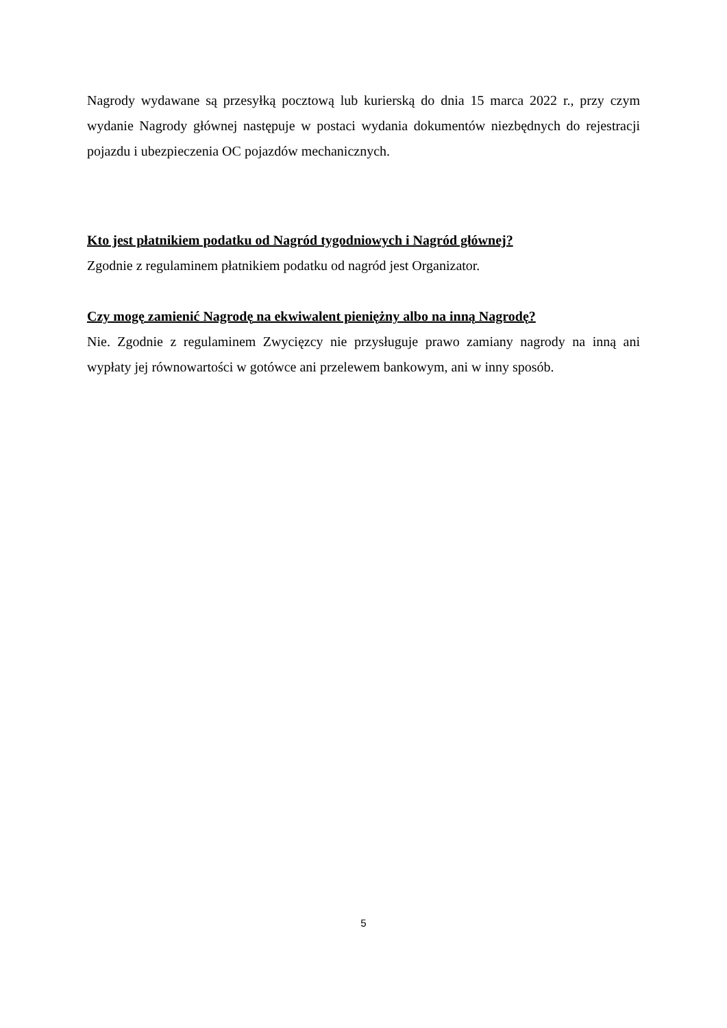Nagrody wydawane są przesyłką pocztową lub kurierską do dnia 15 marca 2022 r., przy czym wydanie Nagrody głównej następuje w postaci wydania dokumentów niezbędnych do rejestracji pojazdu i ubezpieczenia OC pojazdów mechanicznych.
Kto jest płatnikiem podatku od Nagród tygodniowych i Nagród głównej?
Zgodnie z regulaminem płatnikiem podatku od nagród jest Organizator.
Czy mogę zamienić Nagrodę na ekwiwalent pieniężny albo na inną Nagrodę?
Nie. Zgodnie z regulaminem Zwycięzcy nie przysługuje prawo zamiany nagrody na inną ani wypłaty jej równowartości w gotówce ani przelewem bankowym, ani w inny sposób.
5